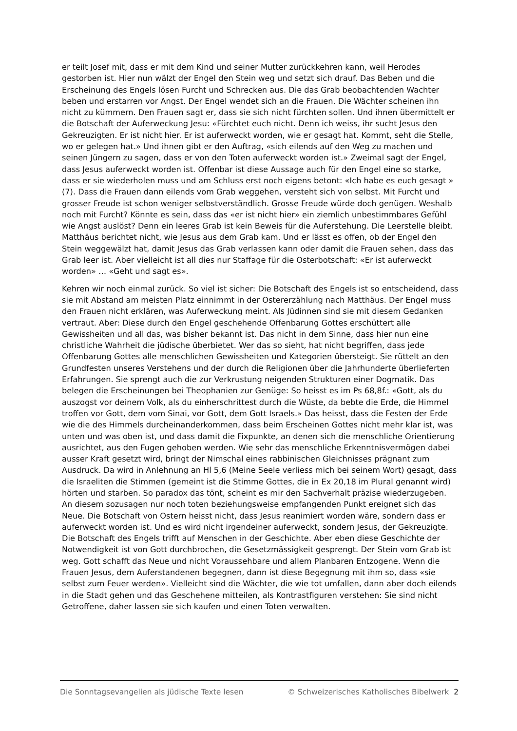er teilt Josef mit, dass er mit dem Kind und seiner Mutter zurückkehren kann, weil Herodes gestorben ist. Hier nun wälzt der Engel den Stein weg und setzt sich drauf. Das Beben und die Erscheinung des Engels lösen Furcht und Schrecken aus. Die das Grab beobachtenden Wachter beben und erstarren vor Angst. Der Engel wendet sich an die Frauen. Die Wächter scheinen ihn nicht zu kümmern. Den Frauen sagt er, dass sie sich nicht fürchten sollen. Und ihnen übermittelt er die Botschaft der Auferweckung Jesu: «Fürchtet euch nicht. Denn ich weiss, ihr sucht Jesus den Gekreuzigten. Er ist nicht hier. Er ist auferweckt worden, wie er gesagt hat. Kommt, seht die Stelle, wo er gelegen hat.» Und ihnen gibt er den Auftrag, «sich eilends auf den Weg zu machen und seinen Jüngern zu sagen, dass er von den Toten auferweckt worden ist.» Zweimal sagt der Engel, dass Jesus auferweckt worden ist. Offenbar ist diese Aussage auch für den Engel eine so starke, dass er sie wiederholen muss und am Schluss erst noch eigens betont: «Ich habe es euch gesagt » (7). Dass die Frauen dann eilends vom Grab weggehen, versteht sich von selbst. Mit Furcht und grosser Freude ist schon weniger selbstverständlich. Grosse Freude würde doch genügen. Weshalb noch mit Furcht? Könnte es sein, dass das «er ist nicht hier» ein ziemlich unbestimmbares Gefühl wie Angst auslöst? Denn ein leeres Grab ist kein Beweis für die Auferstehung. Die Leerstelle bleibt. Matthäus berichtet nicht, wie Jesus aus dem Grab kam. Und er lässt es offen, ob der Engel den Stein weggewälzt hat, damit Jesus das Grab verlassen kann oder damit die Frauen sehen, dass das Grab leer ist. Aber vielleicht ist all dies nur Staffage für die Osterbotschaft: «Er ist auferweckt worden» … «Geht und sagt es».
Kehren wir noch einmal zurück. So viel ist sicher: Die Botschaft des Engels ist so entscheidend, dass sie mit Abstand am meisten Platz einnimmt in der Ostererzählung nach Matthäus. Der Engel muss den Frauen nicht erklären, was Auferweckung meint. Als Jüdinnen sind sie mit diesem Gedanken vertraut. Aber: Diese durch den Engel geschehende Offenbarung Gottes erschüttert alle Gewissheiten und all das, was bisher bekannt ist. Das nicht in dem Sinne, dass hier nun eine christliche Wahrheit die jüdische überbietet. Wer das so sieht, hat nicht begriffen, dass jede Offenbarung Gottes alle menschlichen Gewissheiten und Kategorien übersteigt. Sie rüttelt an den Grundfesten unseres Verstehens und der durch die Religionen über die Jahrhunderte überlieferten Erfahrungen. Sie sprengt auch die zur Verkrustung neigenden Strukturen einer Dogmatik. Das belegen die Erscheinungen bei Theophanien zur Genüge: So heisst es im Ps 68,8f.: «Gott, als du auszogst vor deinem Volk, als du einherschrittest durch die Wüste, da bebte die Erde, die Himmel troffen vor Gott, dem vom Sinai, vor Gott, dem Gott Israels.» Das heisst, dass die Festen der Erde wie die des Himmels durcheinanderkommen, dass beim Erscheinen Gottes nicht mehr klar ist, was unten und was oben ist, und dass damit die Fixpunkte, an denen sich die menschliche Orientierung ausrichtet, aus den Fugen gehoben werden. Wie sehr das menschliche Erkenntnisvermögen dabei ausser Kraft gesetzt wird, bringt der Nimschal eines rabbinischen Gleichnisses prägnant zum Ausdruck. Da wird in Anlehnung an Hl 5,6 (Meine Seele verliess mich bei seinem Wort) gesagt, dass die Israeliten die Stimmen (gemeint ist die Stimme Gottes, die in Ex 20,18 im Plural genannt wird) hörten und starben. So paradox das tönt, scheint es mir den Sachverhalt präzise wiederzugeben. An diesem sozusagen nur noch toten beziehungsweise empfangenden Punkt ereignet sich das Neue. Die Botschaft von Ostern heisst nicht, dass Jesus reanimiert worden wäre, sondern dass er auferweckt worden ist. Und es wird nicht irgendeiner auferweckt, sondern Jesus, der Gekreuzigte. Die Botschaft des Engels trifft auf Menschen in der Geschichte. Aber eben diese Geschichte der Notwendigkeit ist von Gott durchbrochen, die Gesetzmässigkeit gesprengt. Der Stein vom Grab ist weg. Gott schafft das Neue und nicht Voraussehbare und allem Planbaren Entzogene. Wenn die Frauen Jesus, dem Auferstandenen begegnen, dann ist diese Begegnung mit ihm so, dass «sie selbst zum Feuer werden». Vielleicht sind die Wächter, die wie tot umfallen, dann aber doch eilends in die Stadt gehen und das Geschehene mitteilen, als Kontrastfiguren verstehen: Sie sind nicht Getroffene, daher lassen sie sich kaufen und einen Toten verwalten.
Die Sonntagsevangelien als jüdische Texte lesen © Schweizerisches Katholisches Bibelwerk 2